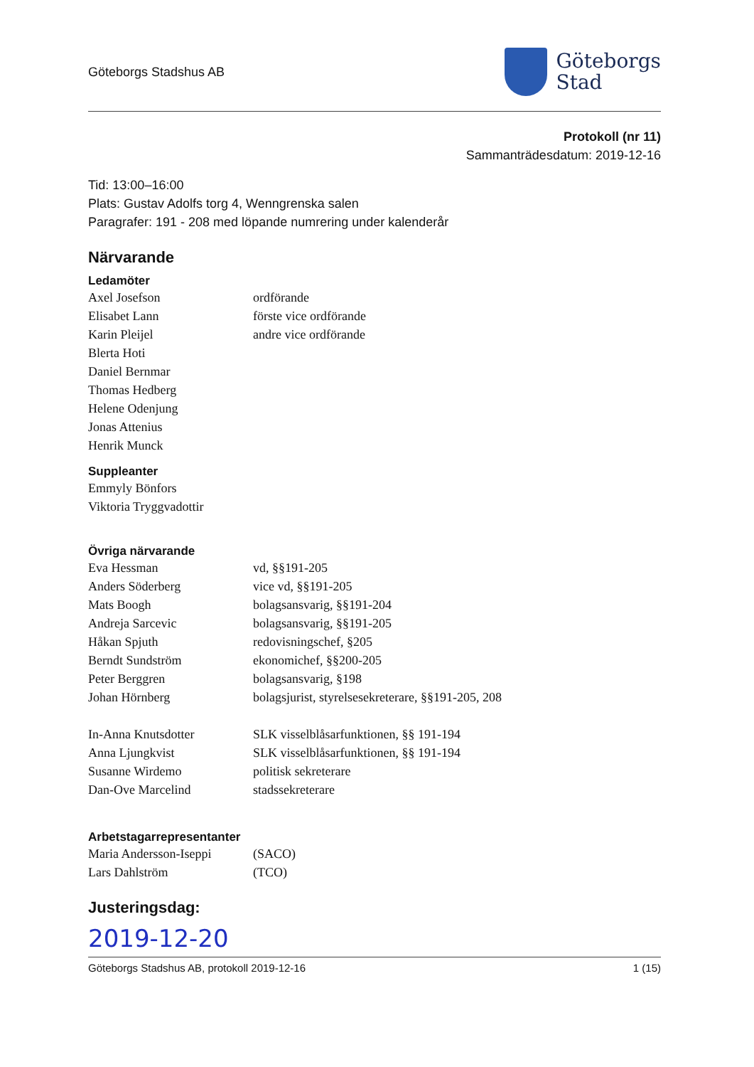Göteborgs Stadshus AB
Göteborgs
Stad
Protokoll (nr 11)
Sammanträdesdatum: 2019-12-16
Tid: 13:00–16:00
Plats: Gustav Adolfs torg 4, Wenngrenska salen
Paragrafer: 191 - 208 med löpande numrering under kalenderår
Närvarande
Ledamöter
Axel Josefson ordförande
Elisabet Lann förste vice ordförande
Karin Pleijel andre vice ordförande
Blerta Hoti
Daniel Bernmar
Thomas Hedberg
Helene Odenjung
Jonas Attenius
Henrik Munck
Suppleanter
Emmyly Bönfors
Viktoria Tryggvadottir
Övriga närvarande
Eva Hessman vd, §§191-205
Anders Söderberg vice vd, §§191-205
Mats Boogh bolagsansvarig, §§191-204
Andreja Sarcevic bolagsansvarig, §§191-205
Håkan Spjuth redovisningschef, §205
Berndt Sundström ekonomichef, §§200-205
Peter Berggren bolagsansvarig, §198
Johan Hörnberg bolagsjurist, styrelsesekreterare, §§191-205, 208
In-Anna Knutsdotter SLK visselblåsarfunktionen, §§ 191-194
Anna Ljungkvist SLK visselblåsarfunktionen, §§ 191-194
Susanne Wirdemo politisk sekreterare
Dan-Ove Marcelind stadssekreterare
Arbetstagarrepresentanter
Maria Andersson-Iseppi (SACO)
Lars Dahlström (TCO)
Justeringsdag:
2019-12-20
Göteborgs Stadshus AB, protokoll 2019-12-16 1 (15)